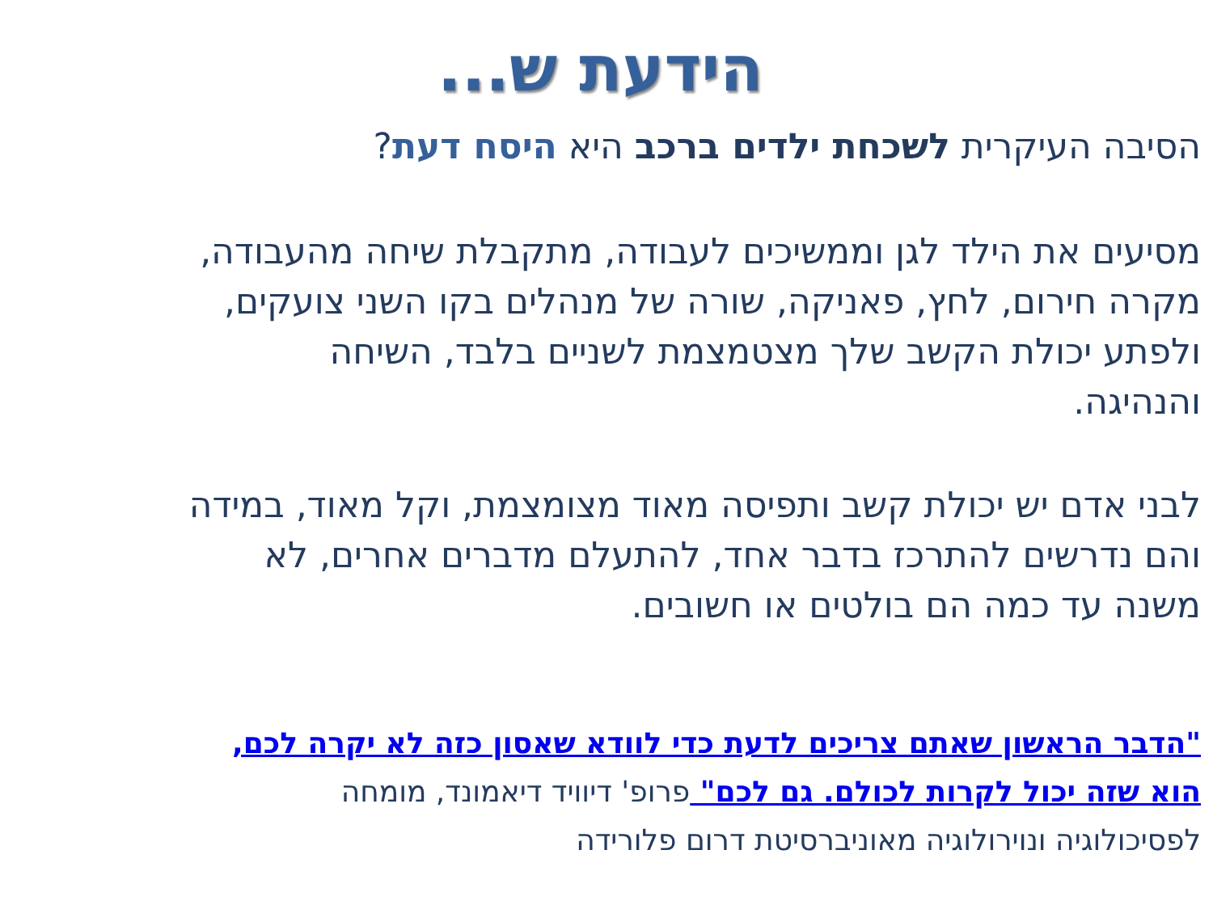הידעת ש...
הסיבה העיקרית לשכחת ילדים ברכב היא היסח דעת?
מסיעים את הילד לגן וממשיכים לעבודה, מתקבלת שיחה מהעבודה,
מקרה חירום, לחץ, פאניקה, שורה של מנהלים בקו השני צועקים,
ולפתע יכולת הקשב שלך מצטמצמת לשניים בלבד, השיחה
והנהיגה.
לבני אדם יש יכולת קשב ותפיסה מאוד מצומצמת, וקל מאוד, במידה
והם נדרשים להתרכז בדבר אחד, להתעלם מדברים אחרים, לא
משנה עד כמה הם בולטים או חשובים.
"הדבר הראשון שאתם צריכים לדעת כדי לוודא שאסון כזה לא יקרה לכם,
הוא שזה יכול לקרות לכולם. גם לכם" פרופ' דיוויד דיאמונד, מומחה
לפסיכולוגיה ונוירולוגיה מאוניברסיטת דרום פלורידה